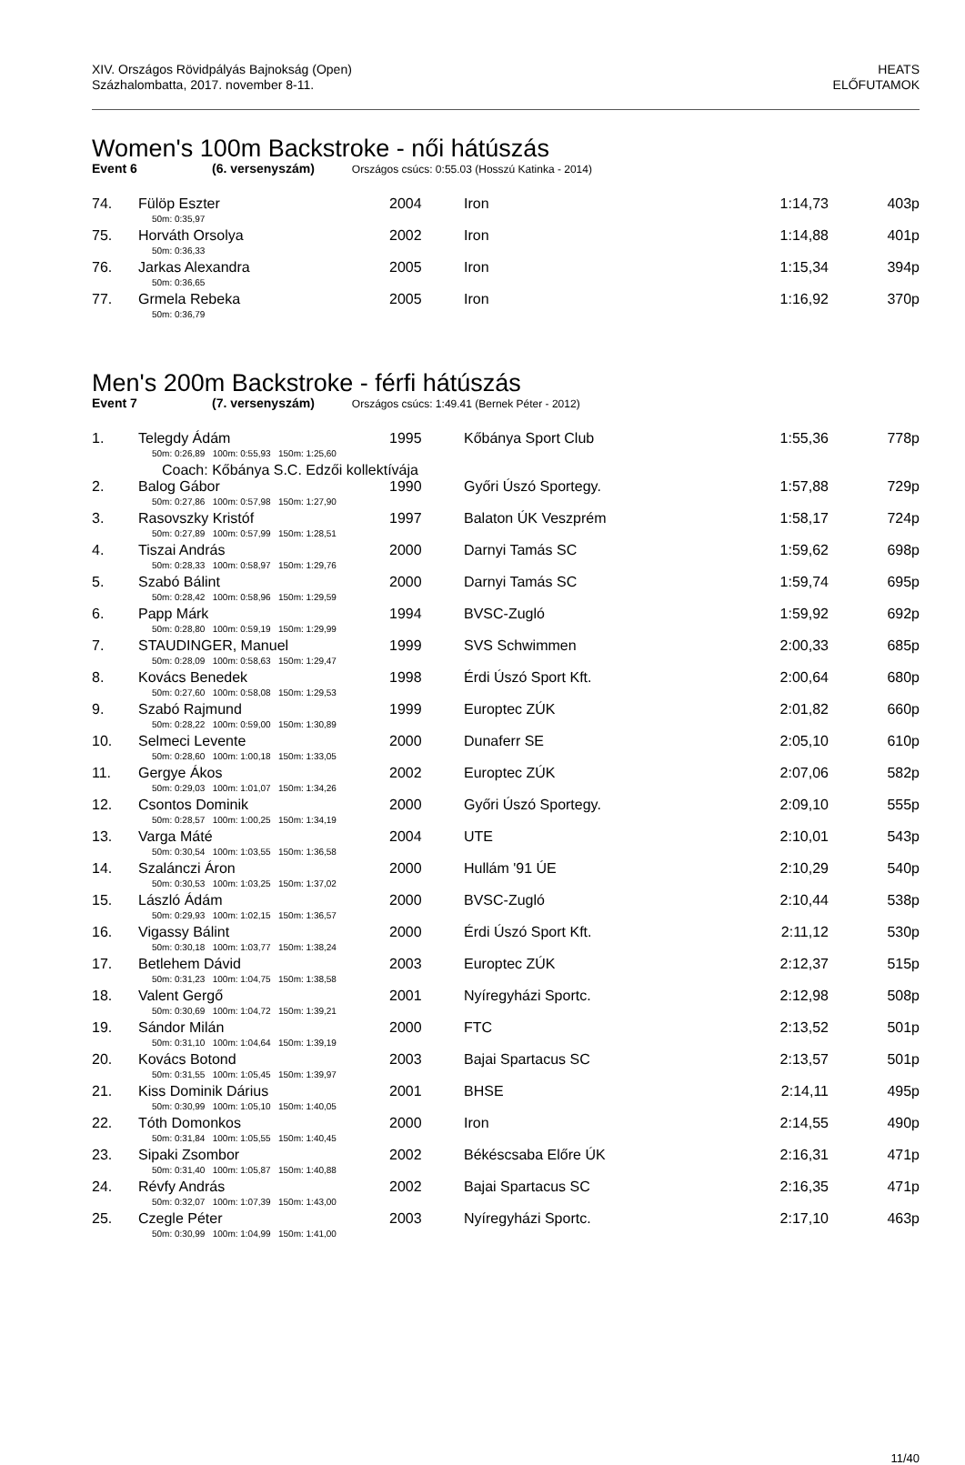XIV. Országos Rövidpályás Bajnokság (Open)
Százhalombatta, 2017. november 8-11.
HEATS
ELŐFUTAMOK
Women's 100m Backstroke - női hátúszás
Event 6 (6. versenyszám) Országos csúcs: 0:55.03 (Hosszú Katinka - 2014)
| 74. | Fülöp Eszter | 2004 | Iron | 1:14,73 | 403p |
| | 50m: 0:35,97 | | | | |
| 75. | Horváth Orsolya | 2002 | Iron | 1:14,88 | 401p |
| | 50m: 0:36,33 | | | | |
| 76. | Jarkas Alexandra | 2005 | Iron | 1:15,34 | 394p |
| | 50m: 0:36,65 | | | | |
| 77. | Grmela Rebeka | 2005 | Iron | 1:16,92 | 370p |
| | 50m: 0:36,79 | | | | |
Men's 200m Backstroke - férfi hátúszás
Event 7 (7. versenyszám) Országos csúcs: 1:49.41 (Bernek Péter - 2012)
| 1. | Telegdy Ádám | 1995 | Kőbánya Sport Club | 1:55,36 | 778p |
| | 50m: 0:26,89 100m: 0:55,93 150m: 1:25,60 | | | | |
| | Coach: Kőbánya S.C. Edzői kollektívája | | | | |
| 2. | Balog Gábor | 1990 | Győri Úszó Sportegy. | 1:57,88 | 729p |
| | 50m: 0:27,86 100m: 0:57,98 150m: 1:27,90 | | | | |
| 3. | Rasovszky Kristóf | 1997 | Balaton ÚK Veszprém | 1:58,17 | 724p |
| | 50m: 0:27,89 100m: 0:57,99 150m: 1:28,51 | | | | |
| 4. | Tiszai András | 2000 | Darnyi Tamás SC | 1:59,62 | 698p |
| | 50m: 0:28,33 100m: 0:58,97 150m: 1:29,76 | | | | |
| 5. | Szabó Bálint | 2000 | Darnyi Tamás SC | 1:59,74 | 695p |
| | 50m: 0:28,42 100m: 0:58,96 150m: 1:29,59 | | | | |
| 6. | Papp Márk | 1994 | BVSC-Zugló | 1:59,92 | 692p |
| | 50m: 0:28,80 100m: 0:59,19 150m: 1:29,99 | | | | |
| 7. | STAUDINGER, Manuel | 1999 | SVS Schwimmen | 2:00,33 | 685p |
| | 50m: 0:28,09 100m: 0:58,63 150m: 1:29,47 | | | | |
| 8. | Kovács Benedek | 1998 | Érdi Úszó Sport Kft. | 2:00,64 | 680p |
| | 50m: 0:27,60 100m: 0:58,08 150m: 1:29,53 | | | | |
| 9. | Szabó Rajmund | 1999 | Europtec ZÚK | 2:01,82 | 660p |
| | 50m: 0:28,22 100m: 0:59,00 150m: 1:30,89 | | | | |
| 10. | Selmeci Levente | 2000 | Dunaferr SE | 2:05,10 | 610p |
| | 50m: 0:28,60 100m: 1:00,18 150m: 1:33,05 | | | | |
| 11. | Gergye Ákos | 2002 | Europtec ZÚK | 2:07,06 | 582p |
| | 50m: 0:29,03 100m: 1:01,07 150m: 1:34,26 | | | | |
| 12. | Csontos Dominik | 2000 | Győri Úszó Sportegy. | 2:09,10 | 555p |
| | 50m: 0:28,57 100m: 1:00,25 150m: 1:34,19 | | | | |
| 13. | Varga Máté | 2004 | UTE | 2:10,01 | 543p |
| | 50m: 0:30,54 100m: 1:03,55 150m: 1:36,58 | | | | |
| 14. | Szalánczi Áron | 2000 | Hullám '91 ÚE | 2:10,29 | 540p |
| | 50m: 0:30,53 100m: 1:03,25 150m: 1:37,02 | | | | |
| 15. | László Ádám | 2000 | BVSC-Zugló | 2:10,44 | 538p |
| | 50m: 0:29,93 100m: 1:02,15 150m: 1:36,57 | | | | |
| 16. | Vigassy Bálint | 2000 | Érdi Úszó Sport Kft. | 2:11,12 | 530p |
| | 50m: 0:30,18 100m: 1:03,77 150m: 1:38,24 | | | | |
| 17. | Betlehem Dávid | 2003 | Europtec ZÚK | 2:12,37 | 515p |
| | 50m: 0:31,23 100m: 1:04,75 150m: 1:38,58 | | | | |
| 18. | Valent Gergő | 2001 | Nyíregyházi Sportc. | 2:12,98 | 508p |
| | 50m: 0:30,69 100m: 1:04,72 150m: 1:39,21 | | | | |
| 19. | Sándor Milán | 2000 | FTC | 2:13,52 | 501p |
| | 50m: 0:31,10 100m: 1:04,64 150m: 1:39,19 | | | | |
| 20. | Kovács Botond | 2003 | Bajai Spartacus SC | 2:13,57 | 501p |
| | 50m: 0:31,55 100m: 1:05,45 150m: 1:39,97 | | | | |
| 21. | Kiss Dominik Dárius | 2001 | BHSE | 2:14,11 | 495p |
| | 50m: 0:30,99 100m: 1:05,10 150m: 1:40,05 | | | | |
| 22. | Tóth Domonkos | 2000 | Iron | 2:14,55 | 490p |
| | 50m: 0:31,84 100m: 1:05,55 150m: 1:40,45 | | | | |
| 23. | Sipaki Zsombor | 2002 | Békéscsaba Előre ÚK | 2:16,31 | 471p |
| | 50m: 0:31,40 100m: 1:05,87 150m: 1:40,88 | | | | |
| 24. | Révfy András | 2002 | Bajai Spartacus SC | 2:16,35 | 471p |
| | 50m: 0:32,07 100m: 1:07,39 150m: 1:43,00 | | | | |
| 25. | Czegle Péter | 2003 | Nyíregyházi Sportc. | 2:17,10 | 463p |
| | 50m: 0:30,99 100m: 1:04,99 150m: 1:41,00 | | | | |
11/40